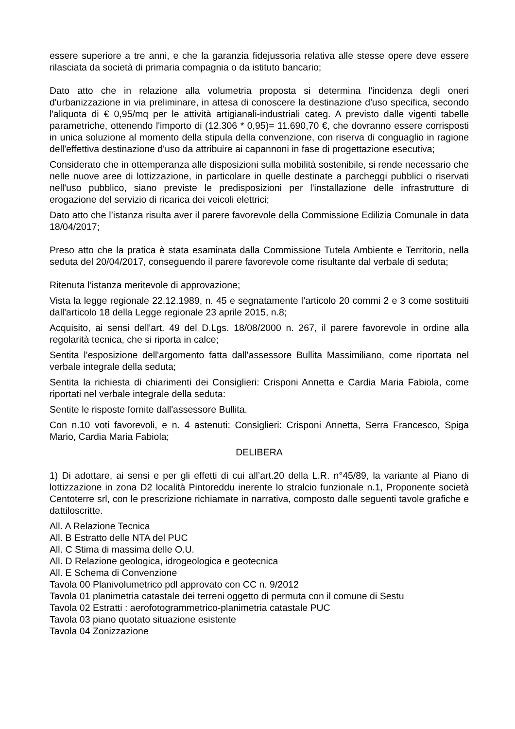essere superiore a tre anni, e che la garanzia fidejussoria relativa alle stesse opere deve essere rilasciata da società di primaria compagnia o da istituto bancario;
Dato atto che in relazione alla volumetria proposta si determina l'incidenza degli oneri d'urbanizzazione in via preliminare, in attesa di conoscere la destinazione d'uso specifica, secondo l'aliquota di € 0,95/mq per le attività artigianali-industriali categ. A previsto dalle vigenti tabelle parametriche, ottenendo l'importo di (12.306 * 0,95)= 11.690,70 €, che dovranno essere corrisposti in unica soluzione al momento della stipula della convenzione, con riserva di conguaglio in ragione dell'effettiva destinazione d'uso da attribuire ai capannoni in fase di progettazione esecutiva;
Considerato che in ottemperanza alle disposizioni sulla mobilità sostenibile, si rende necessario che nelle nuove aree di lottizzazione, in particolare in quelle destinate a parcheggi pubblici o riservati nell'uso pubblico, siano previste le predisposizioni per l'installazione delle infrastrutture di erogazione del servizio di ricarica dei veicoli elettrici;
Dato atto che l’istanza risulta aver il parere favorevole della Commissione Edilizia Comunale in data 18/04/2017;
Preso atto che la pratica è stata esaminata dalla Commissione Tutela Ambiente e Territorio, nella seduta del 20/04/2017, conseguendo il parere favorevole come risultante dal verbale di seduta;
Ritenuta l’istanza meritevole di approvazione;
Vista la legge regionale 22.12.1989, n. 45 e segnatamente l’articolo 20 commi 2 e 3 come sostituiti dall'articolo 18 della Legge regionale 23 aprile 2015, n.8;
Acquisito, ai sensi dell'art. 49 del D.Lgs. 18/08/2000 n. 267, il parere favorevole in ordine alla regolarità tecnica, che si riporta in calce;
Sentita l'esposizione dell'argomento fatta dall'assessore Bullita Massimiliano, come riportata nel verbale integrale della seduta;
Sentita la richiesta di chiarimenti dei Consiglieri: Crisponi Annetta e Cardia Maria Fabiola, come riportati nel verbale integrale della seduta:
Sentite le risposte fornite dall'assessore Bullita.
Con n.10 voti favorevoli, e n. 4 astenuti: Consiglieri: Crisponi Annetta, Serra Francesco, Spiga Mario, Cardia Maria Fabiola;
DELIBERA
1) Di adottare, ai sensi e per gli effetti di cui all’art.20 della L.R. n°45/89, la variante al Piano di lottizzazione in zona D2 località Pintoreddu inerente lo stralcio funzionale n.1, Proponente società Centoterre srl, con le prescrizione richiamate in narrativa, composto dalle seguenti tavole grafiche e dattiloscritte.
All. A Relazione Tecnica
All. B Estratto delle NTA del PUC
All. C Stima di massima delle O.U.
All. D Relazione geologica, idrogeologica e geotecnica
All. E Schema di Convenzione
Tavola 00 Planivolumetrico pdl approvato con CC n. 9/2012
Tavola 01 planimetria catastale dei terreni oggetto di permuta con il comune di Sestu
Tavola 02 Estratti : aerofotogrammetrico-planimetria catastale PUC
Tavola 03 piano quotato situazione esistente
Tavola 04 Zonizzazione